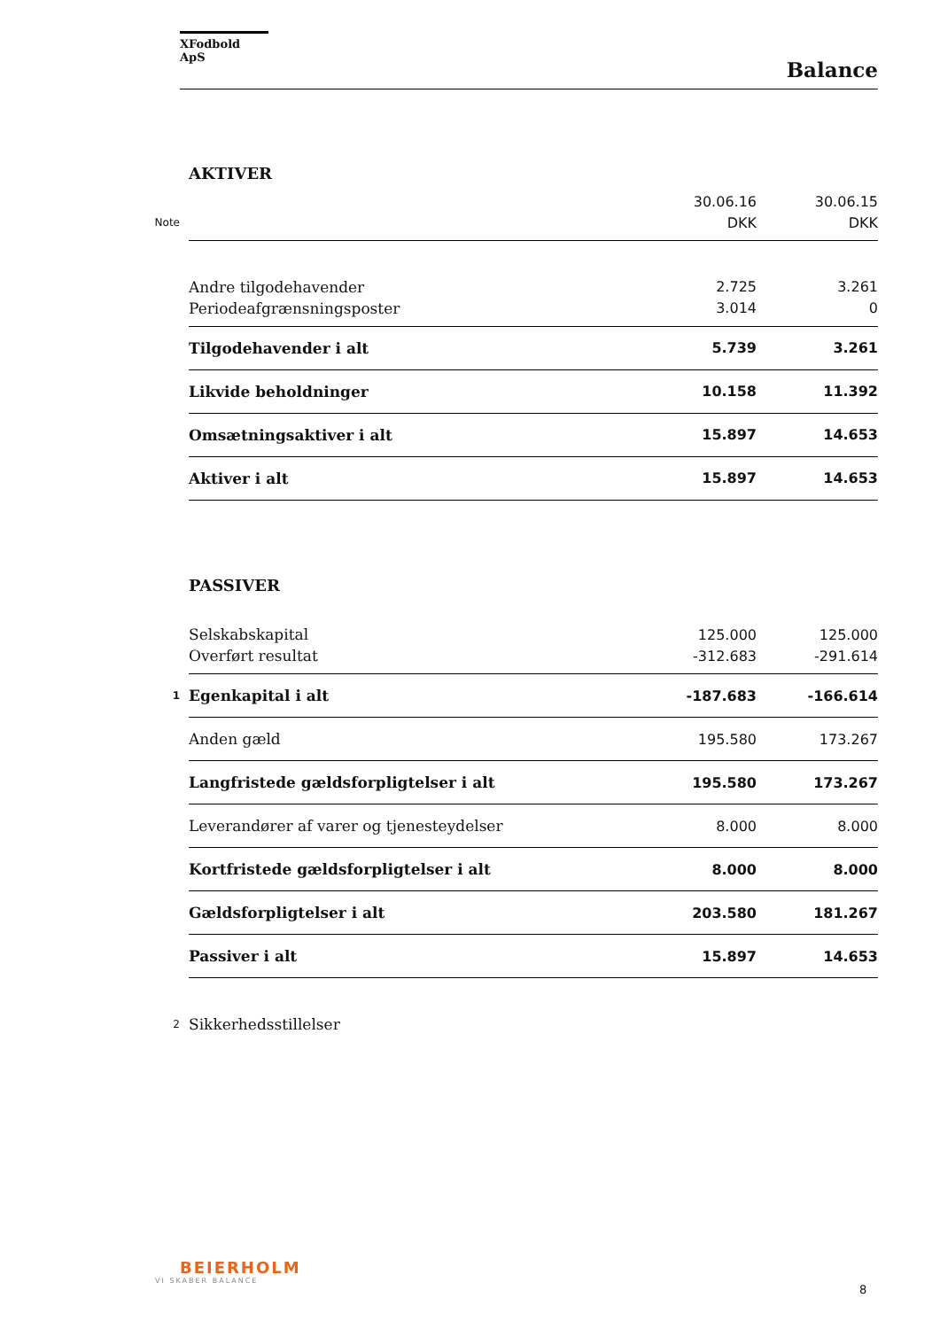XFodbold ApS
Balance
| | AKTIVER | | |
| | | 30.06.16 | 30.06.15 |
| Note | | DKK | DKK |
| | Andre tilgodehavender | 2.725 | 3.261 |
| | Periodeafgrænsningsposter | 3.014 | 0 |
| | Tilgodehavender i alt | 5.739 | 3.261 |
| | Likvide beholdninger | 10.158 | 11.392 |
| | Omsætningsaktiver i alt | 15.897 | 14.653 |
| | Aktiver i alt | 15.897 | 14.653 |
| | PASSIVER | | |
| | Selskabskapital | 125.000 | 125.000 |
| | Overført resultat | -312.683 | -291.614 |
| 1 | Egenkapital i alt | -187.683 | -166.614 |
| | Anden gæld | 195.580 | 173.267 |
| | Langfristede gældsforpligtelser i alt | 195.580 | 173.267 |
| | Leverandører af varer og tjenesteydelser | 8.000 | 8.000 |
| | Kortfristede gældsforpligtelser i alt | 8.000 | 8.000 |
| | Gældsforpligtelser i alt | 203.580 | 181.267 |
| | Passiver i alt | 15.897 | 14.653 |
| 2 | Sikkerhedsstillelser | | |
BEIERHOLM
VI SKABER BALANCE
8